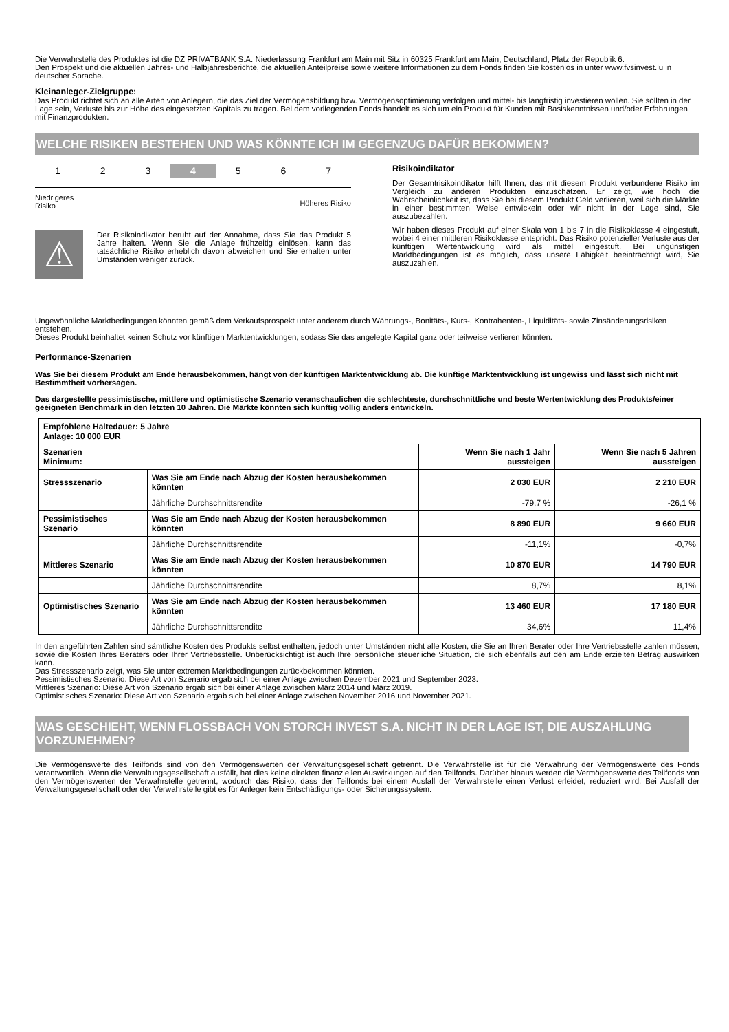Die Verwahrstelle des Produktes ist die DZ PRIVATBANK S.A. Niederlassung Frankfurt am Main mit Sitz in 60325 Frankfurt am Main, Deutschland, Platz der Republik 6.
Den Prospekt und die aktuellen Jahres- und Halbjahresberichte, die aktuellen Anteilpreise sowie weitere Informationen zu dem Fonds finden Sie kostenlos in unter www.fvsinvest.lu in deutscher Sprache.
Kleinanleger-Zielgruppe:
Das Produkt richtet sich an alle Arten von Anlegern, die das Ziel der Vermögensbildung bzw. Vermögensoptimierung verfolgen und mittel- bis langfristig investieren wollen. Sie sollten in der Lage sein, Verluste bis zur Höhe des eingesetzten Kapitals zu tragen. Bei dem vorliegenden Fonds handelt es sich um ein Produkt für Kunden mit Basiskenntnissen und/oder Erfahrungen mit Finanzprodukten.
WELCHE RISIKEN BESTEHEN UND WAS KÖNNTE ICH IM GEGENZUG DAFÜR BEKOMMEN?
1 2 3 4 5 6 7
Niedrigeres
Risiko Höheres Risiko
⚠
Der Risikoindikator beruht auf der Annahme, dass Sie das Produkt 5 Jahre halten. Wenn Sie die Anlage frühzeitig einlösen, kann das tatsächliche Risiko erheblich davon abweichen und Sie erhalten unter Umständen weniger zurück.
Risikoindikator
Der Gesamtrisikoindikator hilft Ihnen, das mit diesem Produkt verbundene Risiko im Vergleich zu anderen Produkten einzuschätzen. Er zeigt, wie hoch die Wahrscheinlichkeit ist, dass Sie bei diesem Produkt Geld verlieren, weil sich die Märkte in einer bestimmten Weise entwickeln oder wir nicht in der Lage sind, Sie auszubezahlen.
Wir haben dieses Produkt auf einer Skala von 1 bis 7 in die Risikoklasse 4 eingestuft, wobei 4 einer mittleren Risikoklasse entspricht. Das Risiko potenzieller Verluste aus der künftigen Wertentwicklung wird als mittel eingestuft. Bei ungünstigen Marktbedingungen ist es möglich, dass unsere Fähigkeit beeinträchtigt wird, Sie auszuzahlen.
Ungewöhnliche Marktbedingungen könnten gemäß dem Verkaufsprospekt unter anderem durch Währungs-, Bonitäts-, Kurs-, Kontrahenten-, Liquiditäts- sowie Zinsänderungsrisiken entstehen.
Dieses Produkt beinhaltet keinen Schutz vor künftigen Marktentwicklungen, sodass Sie das angelegte Kapital ganz oder teilweise verlieren könnten.
Performance-Szenarien
Was Sie bei diesem Produkt am Ende herausbekommen, hängt von der künftigen Marktentwicklung ab. Die künftige Marktentwicklung ist ungewiss und lässt sich nicht mit Bestimmtheit vorhersagen.
Das dargestellte pessimistische, mittlere und optimistische Szenario veranschaulichen die schlechteste, durchschnittliche und beste Wertentwicklung des Produkts/einer geeigneten Benchmark in den letzten 10 Jahren. Die Märkte könnten sich künftig völlig anders entwickeln.
| Empfohlene Haltedauer: 5 Jahre Anlage: 10 000 EUR | | | |
| Szenarien Minimum: | | Wenn Sie nach 1 Jahr aussteigen | Wenn Sie nach 5 Jahren aussteigen |
| Stressszenario | Was Sie am Ende nach Abzug der Kosten herausbekommen könnten | 2 030 EUR | 2 210 EUR |
| | Jährliche Durchschnittsrendite | -79,7 % | -26,1 % |
| Pessimistisches Szenario | Was Sie am Ende nach Abzug der Kosten herausbekommen könnten | 8 890 EUR | 9 660 EUR |
| | Jährliche Durchschnittsrendite | -11,1% | -0,7% |
| Mittleres Szenario | Was Sie am Ende nach Abzug der Kosten herausbekommen könnten | 10 870 EUR | 14 790 EUR |
| | Jährliche Durchschnittsrendite | 8,7% | 8,1% |
| Optimistisches Szenario | Was Sie am Ende nach Abzug der Kosten herausbekommen könnten | 13 460 EUR | 17 180 EUR |
| | Jährliche Durchschnittsrendite | 34,6% | 11,4% |
In den angeführten Zahlen sind sämtliche Kosten des Produkts selbst enthalten, jedoch unter Umständen nicht alle Kosten, die Sie an Ihren Berater oder Ihre Vertriebsstelle zahlen müssen, sowie die Kosten Ihres Beraters oder Ihrer Vertriebsstelle. Unberücksichtigt ist auch Ihre persönliche steuerliche Situation, die sich ebenfalls auf den am Ende erzielten Betrag auswirken kann.
Das Stressszenario zeigt, was Sie unter extremen Marktbedingungen zurückbekommen könnten.
Pessimistisches Szenario: Diese Art von Szenario ergab sich bei einer Anlage zwischen Dezember 2021 und September 2023.
Mittleres Szenario: Diese Art von Szenario ergab sich bei einer Anlage zwischen März 2014 und März 2019.
Optimistisches Szenario: Diese Art von Szenario ergab sich bei einer Anlage zwischen November 2016 und November 2021.
WAS GESCHIEHT, WENN FLOSSBACH VON STORCH INVEST S.A. NICHT IN DER LAGE IST, DIE AUSZAHLUNG VORZUNEHMEN?
Die Vermögenswerte des Teilfonds sind von den Vermögenswerten der Verwaltungsgesellschaft getrennt. Die Verwahrstelle ist für die Verwahrung der Vermögenswerte des Fonds verantwortlich. Wenn die Verwaltungsgesellschaft ausfällt, hat dies keine direkten finanziellen Auswirkungen auf den Teilfonds. Darüber hinaus werden die Vermögenswerte des Teilfonds von den Vermögenswerten der Verwahrstelle getrennt, wodurch das Risiko, dass der Teilfonds bei einem Ausfall der Verwahrstelle einen Verlust erleidet, reduziert wird. Bei Ausfall der Verwaltungsgesellschaft oder der Verwahrstelle gibt es für Anleger kein Entschädigungs- oder Sicherungssystem.